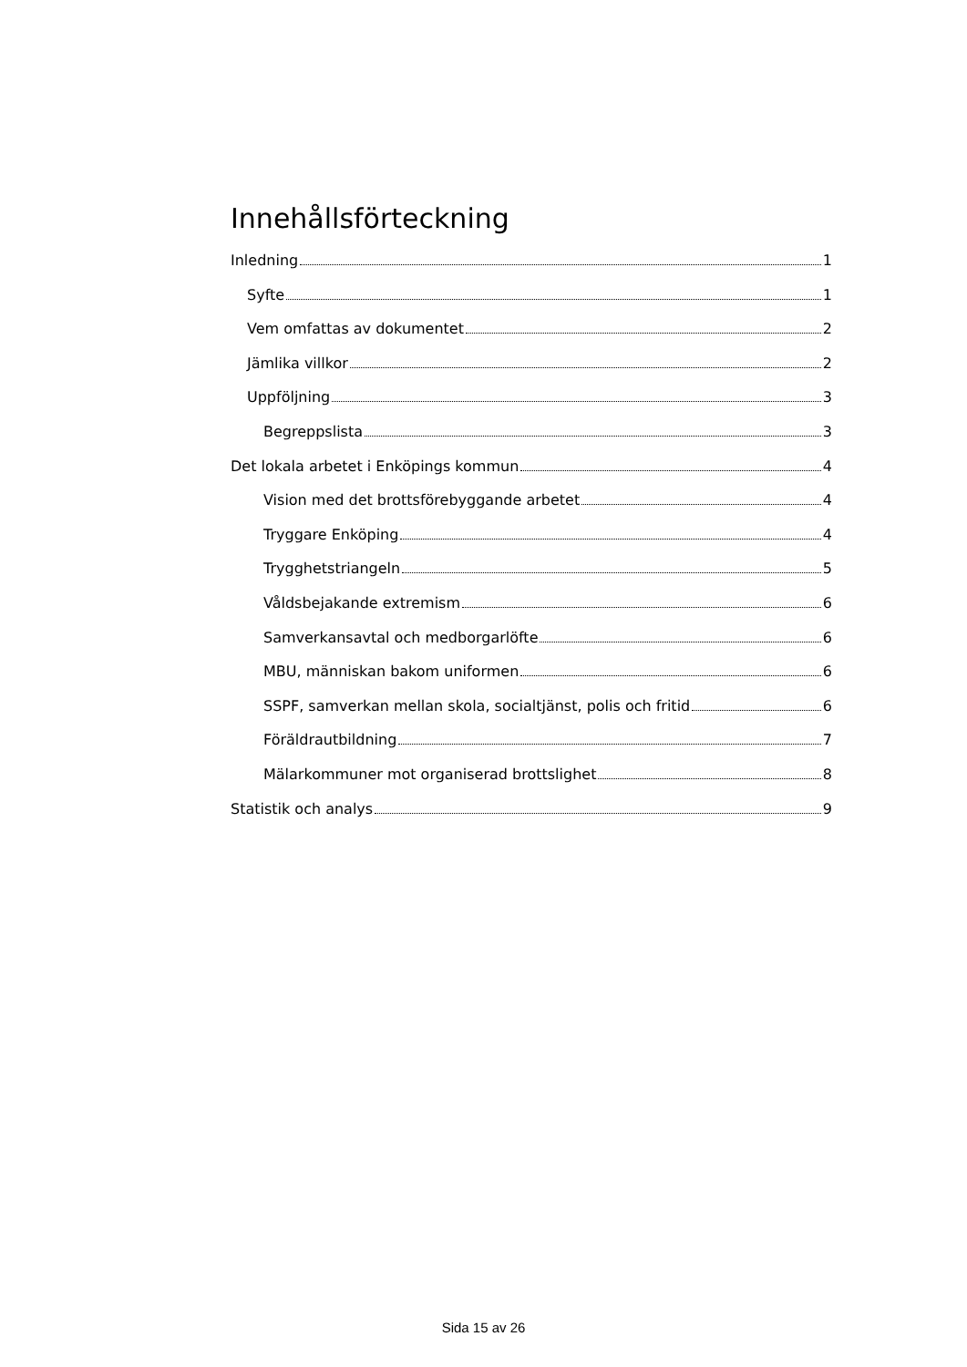Innehållsförteckning
Inledning 1
Syfte 1
Vem omfattas av dokumentet 2
Jämlika villkor 2
Uppföljning 3
Begreppslista 3
Det lokala arbetet i Enköpings kommun 4
Vision med det brottsförebyggande arbetet 4
Tryggare Enköping 4
Trygghetstriangeln 5
Våldsbejakande extremism 6
Samverkansavtal och medborgarlöfte 6
MBU, människan bakom uniformen 6
SSPF, samverkan mellan skola, socialtjänst, polis och fritid 6
Föräldrautbildning 7
Mälarkommuner mot organiserad brottslighet 8
Statistik och analys 9
Sida 15 av 26